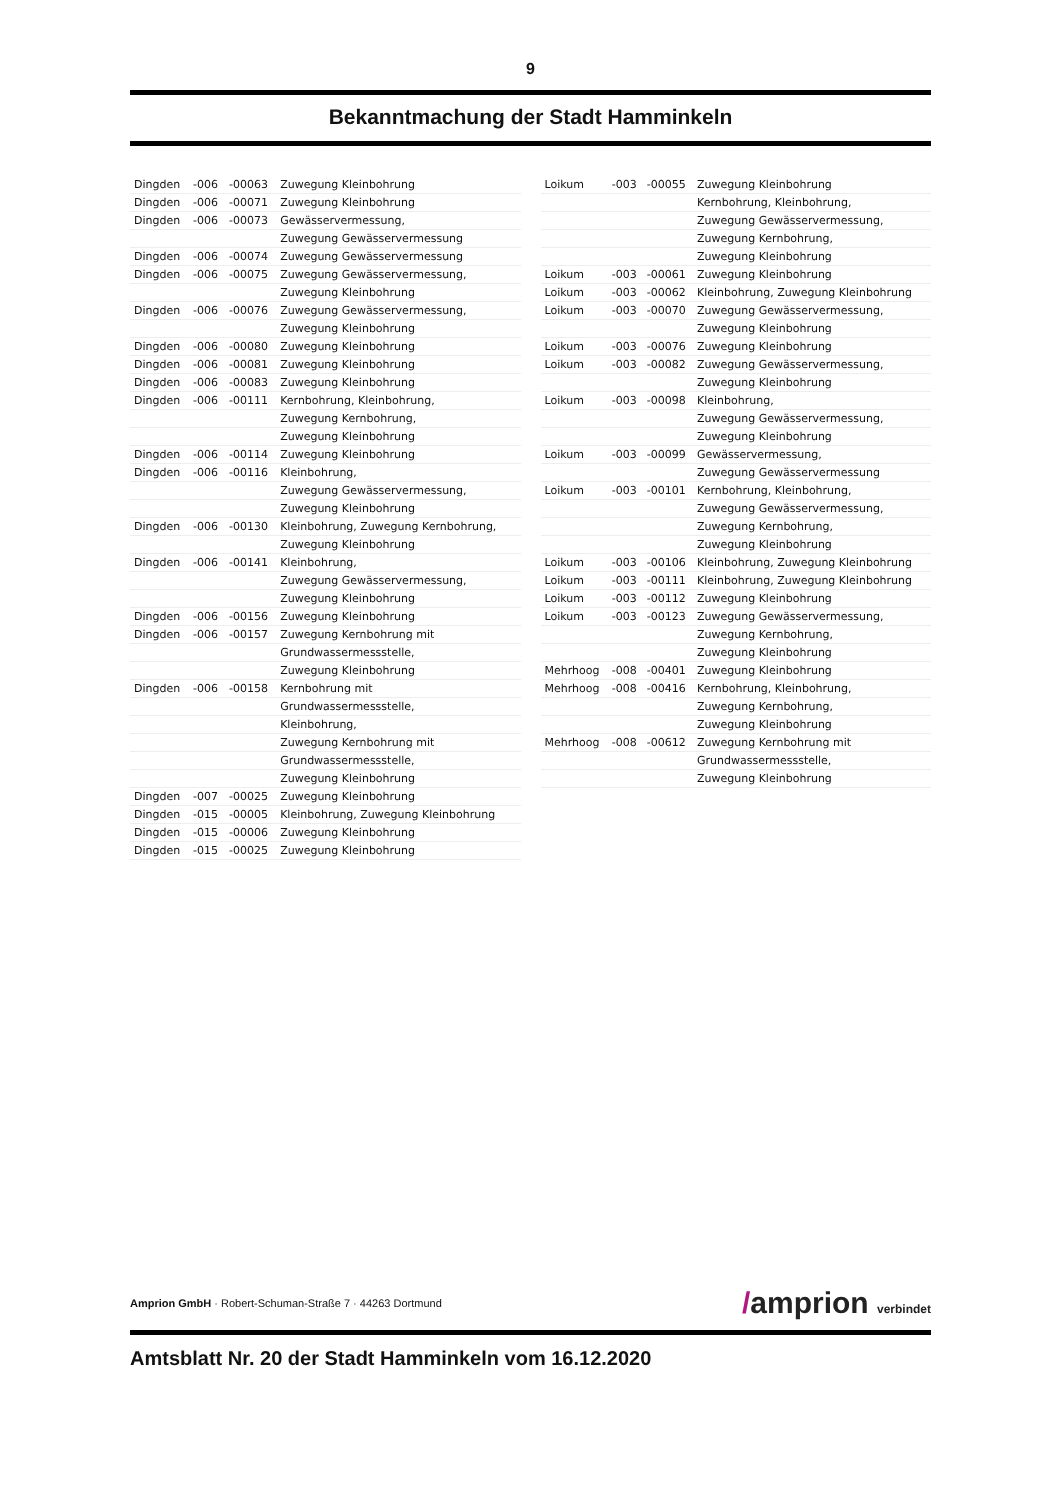9
Bekanntmachung der Stadt Hamminkeln
| Dingden | -006 | -00063 | Zuwegung Kleinbohrung |
| Dingden | -006 | -00071 | Zuwegung Kleinbohrung |
| Dingden | -006 | -00073 | Gewässervermessung, |
| | | | Zuwegung Gewässervermessung |
| Dingden | -006 | -00074 | Zuwegung Gewässervermessung |
| Dingden | -006 | -00075 | Zuwegung Gewässervermessung, |
| | | | Zuwegung Kleinbohrung |
| Dingden | -006 | -00076 | Zuwegung Gewässervermessung, |
| | | | Zuwegung Kleinbohrung |
| Dingden | -006 | -00080 | Zuwegung Kleinbohrung |
| Dingden | -006 | -00081 | Zuwegung Kleinbohrung |
| Dingden | -006 | -00083 | Zuwegung Kleinbohrung |
| Dingden | -006 | -00111 | Kernbohrung, Kleinbohrung, |
| | | | Zuwegung Kernbohrung, |
| | | | Zuwegung Kleinbohrung |
| Dingden | -006 | -00114 | Zuwegung Kleinbohrung |
| Dingden | -006 | -00116 | Kleinbohrung, |
| | | | Zuwegung Gewässervermessung, |
| | | | Zuwegung Kleinbohrung |
| Dingden | -006 | -00130 | Kleinbohrung, Zuwegung Kernbohrung, |
| | | | Zuwegung Kleinbohrung |
| Dingden | -006 | -00141 | Kleinbohrung, |
| | | | Zuwegung Gewässervermessung, |
| | | | Zuwegung Kleinbohrung |
| Dingden | -006 | -00156 | Zuwegung Kleinbohrung |
| Dingden | -006 | -00157 | Zuwegung Kernbohrung mit |
| | | | Grundwassermessstelle, |
| | | | Zuwegung Kleinbohrung |
| Dingden | -006 | -00158 | Kernbohrung mit |
| | | | Grundwassermessstelle, |
| | | | Kleinbohrung, |
| | | | Zuwegung Kernbohrung mit |
| | | | Grundwassermessstelle, |
| | | | Zuwegung Kleinbohrung |
| Dingden | -007 | -00025 | Zuwegung Kleinbohrung |
| Dingden | -015 | -00005 | Kleinbohrung, Zuwegung Kleinbohrung |
| Dingden | -015 | -00006 | Zuwegung Kleinbohrung |
| Dingden | -015 | -00025 | Zuwegung Kleinbohrung |
| Loikum | -003 | -00055 | Zuwegung Kleinbohrung |
| | | | Kernbohrung, Kleinbohrung, |
| | | | Zuwegung Gewässervermessung, |
| | | | Zuwegung Kernbohrung, |
| | | | Zuwegung Kleinbohrung |
| Loikum | -003 | -00061 | Zuwegung Kleinbohrung |
| Loikum | -003 | -00062 | Kleinbohrung, Zuwegung Kleinbohrung |
| Loikum | -003 | -00070 | Zuwegung Gewässervermessung, |
| | | | Zuwegung Kleinbohrung |
| Loikum | -003 | -00076 | Zuwegung Kleinbohrung |
| Loikum | -003 | -00082 | Zuwegung Gewässervermessung, |
| | | | Zuwegung Kleinbohrung |
| Loikum | -003 | -00098 | Kleinbohrung, |
| | | | Zuwegung Gewässervermessung, |
| | | | Zuwegung Kleinbohrung |
| Loikum | -003 | -00099 | Gewässervermessung, |
| | | | Zuwegung Gewässervermessung |
| Loikum | -003 | -00101 | Kernbohrung, Kleinbohrung, |
| | | | Zuwegung Gewässervermessung, |
| | | | Zuwegung Kernbohrung, |
| | | | Zuwegung Kleinbohrung |
| Loikum | -003 | -00106 | Kleinbohrung, Zuwegung Kleinbohrung |
| Loikum | -003 | -00111 | Kleinbohrung, Zuwegung Kleinbohrung |
| Loikum | -003 | -00112 | Zuwegung Kleinbohrung |
| Loikum | -003 | -00123 | Zuwegung Gewässervermessung, |
| | | | Zuwegung Kernbohrung, |
| | | | Zuwegung Kleinbohrung |
| Mehrhoog | -008 | -00401 | Zuwegung Kleinbohrung |
| Mehrhoog | -008 | -00416 | Kernbohrung, Kleinbohrung, |
| | | | Zuwegung Kernbohrung, |
| | | | Zuwegung Kleinbohrung |
| Mehrhoog | -008 | -00612 | Zuwegung Kernbohrung mit |
| | | | Grundwassermessstelle, |
| | | | Zuwegung Kleinbohrung |
Amprion GmbH · Robert-Schuman-Straße 7 · 44263 Dortmund
/amprion verbindet
Amtsblatt Nr. 20 der Stadt Hamminkeln vom 16.12.2020